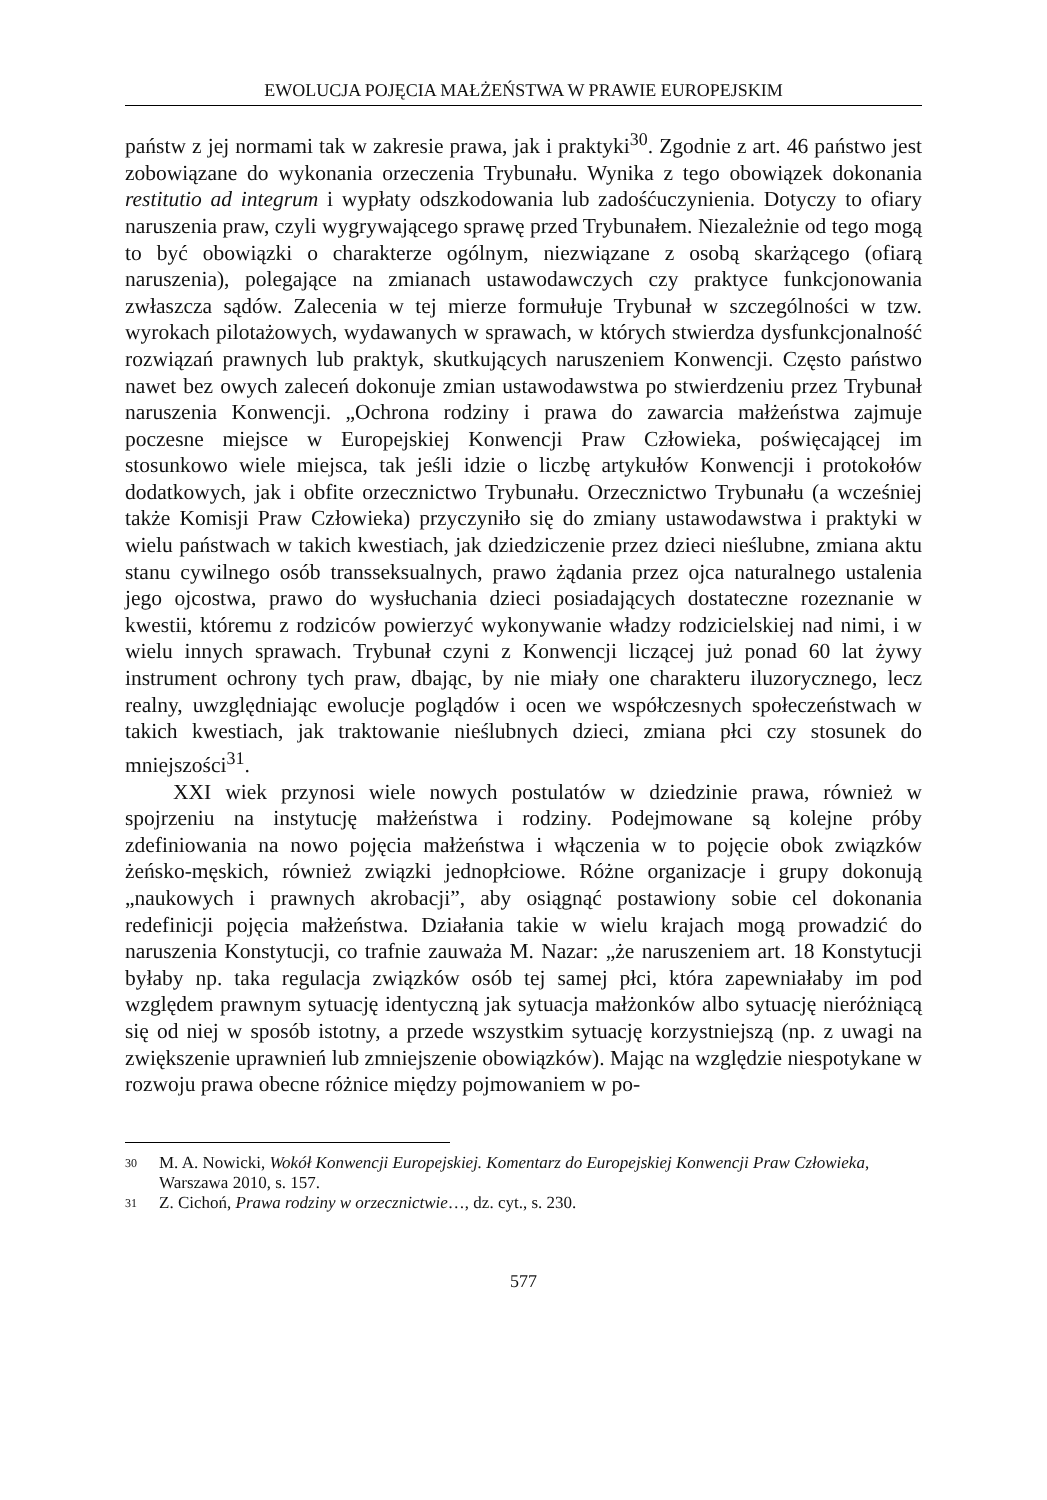EWOLUCJA POJĘCIA MAŁŻEŃSTWA W PRAWIE EUROPEJSKIM
państw z jej normami tak w zakresie prawa, jak i praktyki<sup>30</sup>. Zgodnie z art. 46 państwo jest zobowiązane do wykonania orzeczenia Trybunału. Wynika z tego obowiązek dokonania restitutio ad integrum i wypłaty odszkodowania lub zadośćuczynienia. Dotyczy to ofiary naruszenia praw, czyli wygrywającego sprawę przed Trybunałem. Niezależnie od tego mogą to być obowiązki o charakterze ogólnym, niezwiązane z osobą skarżącego (ofiarą naruszenia), polegające na zmianach ustawodawczych czy praktyce funkcjonowania zwłaszcza sądów. Zalecenia w tej mierze formułuje Trybunał w szczególności w tzw. wyrokach pilotażowych, wydawanych w sprawach, w których stwierdza dysfunkcjonalność rozwiązań prawnych lub praktyk, skutkujących naruszeniem Konwencji. Często państwo nawet bez owych zaleceń dokonuje zmian ustawodawstwa po stwierdzeniu przez Trybunał naruszenia Konwencji. „Ochrona rodziny i prawa do zawarcia małżeństwa zajmuje poczesne miejsce w Europejskiej Konwencji Praw Człowieka, poświęcającej im stosunkowo wiele miejsca, tak jeśli idzie o liczbę artykułów Konwencji i protokołów dodatkowych, jak i obfite orzecznictwo Trybunału. Orzecznictwo Trybunału (a wcześniej także Komisji Praw Człowieka) przyczyniło się do zmiany ustawodawstwa i praktyki w wielu państwach w takich kwestiach, jak dziedziczenie przez dzieci nieślubne, zmiana aktu stanu cywilnego osób transseksualnych, prawo żądania przez ojca naturalnego ustalenia jego ojcostwa, prawo do wysłuchania dzieci posiadających dostateczne rozeznanie w kwestii, któremu z rodziców powierzyć wykonywanie władzy rodzicielskiej nad nimi, i w wielu innych sprawach. Trybunał czyni z Konwencji liczącej już ponad 60 lat żywy instrument ochrony tych praw, dbając, by nie miały one charakteru iluzorycznego, lecz realny, uwzględniając ewolucje poglądów i ocen we współczesnych społeczeństwach w takich kwestiach, jak traktowanie nieślubnych dzieci, zmiana płci czy stosunek do mniejszości<sup>31</sup>.
XXI wiek przynosi wiele nowych postulatów w dziedzinie prawa, również w spojrzeniu na instytucję małżeństwa i rodziny. Podejmowane są kolejne próby zdefiniowania na nowo pojęcia małżeństwa i włączenia w to pojęcie obok związków żeńsko-męskich, również związki jednopłciowe. Różne organizacje i grupy dokonują „naukowych i prawnych akrobacji”, aby osiągnąć postawiony sobie cel dokonania redefinicji pojęcia małżeństwa. Działania takie w wielu krajach mogą prowadzić do naruszenia Konstytucji, co trafnie zauważa M. Nazar: „że naruszeniem art. 18 Konstytucji byłaby np. taka regulacja związków osób tej samej płci, która zapewniałaby im pod względem prawnym sytuację identyczną jak sytuacja małżonków albo sytuację nieróżniącą się od niej w sposób istotny, a przede wszystkim sytuację korzystniejszą (np. z uwagi na zwiększenie uprawnień lub zmniejszenie obowiązków). Mając na względzie niespotykane w rozwoju prawa obecne różnice między pojmowaniem w po-
30 M. A. Nowicki, Wokół Konwencji Europejskiej. Komentarz do Europejskiej Konwencji Praw Człowieka, Warszawa 2010, s. 157.
31 Z. Cichoń, Prawa rodziny w orzecznictwie…, dz. cyt., s. 230.
577